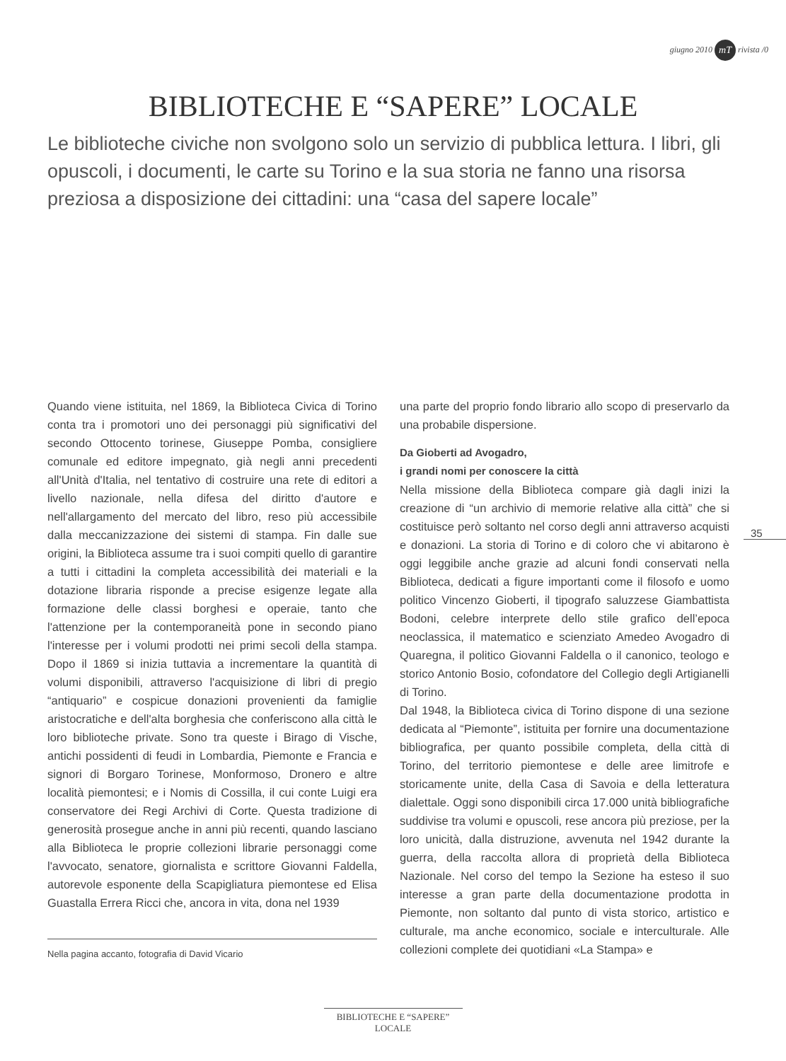giugno 2010 mT rivista /0
BIBLIOTECHE E “SAPERE” LOCALE
Le biblioteche civiche non svolgono solo un servizio di pubblica lettura. I libri, gli opuscoli, i documenti, le carte su Torino e la sua storia ne fanno una risorsa preziosa a disposizione dei cittadini: una “casa del sapere locale”
Quando viene istituita, nel 1869, la Biblioteca Civica di Torino conta tra i promotori uno dei personaggi più significativi del secondo Ottocento torinese, Giuseppe Pomba, consigliere comunale ed editore impegnato, già negli anni precedenti all'Unità d'Italia, nel tentativo di costruire una rete di editori a livello nazionale, nella difesa del diritto d'autore e nell'allargamento del mercato del libro, reso più accessibile dalla meccanizzazione dei sistemi di stampa. Fin dalle sue origini, la Biblioteca assume tra i suoi compiti quello di garantire a tutti i cittadini la completa accessibilità dei materiali e la dotazione libraria risponde a precise esigenze legate alla formazione delle classi borghesi e operaie, tanto che l'attenzione per la contemporaneità pone in secondo piano l'interesse per i volumi prodotti nei primi secoli della stampa. Dopo il 1869 si inizia tuttavia a incrementare la quantità di volumi disponibili, attraverso l'acquisizione di libri di pregio “antiquario” e cospicue donazioni provenienti da famiglie aristocratiche e dell'alta borghesia che conferiscono alla città le loro biblioteche private. Sono tra queste i Birago di Vische, antichi possidenti di feudi in Lombardia, Piemonte e Francia e signori di Borgaro Torinese, Monformoso, Dronero e altre località piemontesi; e i Nomis di Cossilla, il cui conte Luigi era conservatore dei Regi Archivi di Corte. Questa tradizione di generosità prosegue anche in anni più recenti, quando lasciano alla Biblioteca le proprie collezioni librarie personaggi come l'avvocato, senatore, giornalista e scrittore Giovanni Faldella, autorevole esponente della Scapigliatura piemontese ed Elisa Guastalla Errera Ricci che, ancora in vita, dona nel 1939
Nella pagina accanto, fotografia di David Vicario
una parte del proprio fondo librario allo scopo di preservarlo da una probabile dispersione.
Da Gioberti ad Avogadro,
i grandi nomi per conoscere la città
Nella missione della Biblioteca compare già dagli inizi la creazione di “un archivio di memorie relative alla città” che si costituisce però soltanto nel corso degli anni attraverso acquisti e donazioni. La storia di Torino e di coloro che vi abitarono è oggi leggibile anche grazie ad alcuni fondi conservati nella Biblioteca, dedicati a figure importanti come il filosofo e uomo politico Vincenzo Gioberti, il tipografo saluzzese Giambattista Bodoni, celebre interprete dello stile grafico dell’epoca neoclassica, il matematico e scienziato Amedeo Avogadro di Quaregna, il politico Giovanni Faldella o il canonico, teologo e storico Antonio Bosio, cofondatore del Collegio degli Artigianelli di Torino.
Dal 1948, la Biblioteca civica di Torino dispone di una sezione dedicata al “Piemonte”, istituita per fornire una documentazione bibliografica, per quanto possibile completa, della città di Torino, del territorio piemontese e delle aree limitrofe e storicamente unite, della Casa di Savoia e della letteratura dialettale. Oggi sono disponibili circa 17.000 unità bibliografiche suddivise tra volumi e opuscoli, rese ancora più preziose, per la loro unicità, dalla distruzione, avvenuta nel 1942 durante la guerra, della raccolta allora di proprietà della Biblioteca Nazionale. Nel corso del tempo la Sezione ha esteso il suo interesse a gran parte della documentazione prodotta in Piemonte, non soltanto dal punto di vista storico, artistico e culturale, ma anche economico, sociale e interculturale. Alle collezioni complete dei quotidiani «La Stampa» e
35
BIBLIOTECHE E “SAPERE” LOCALE